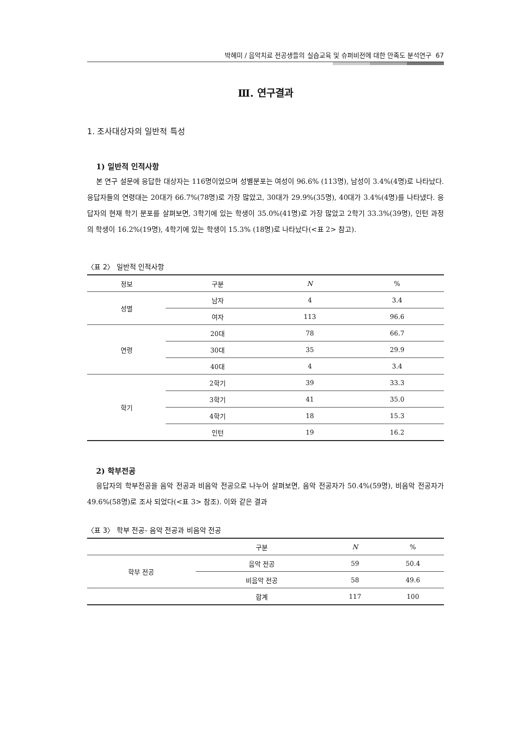박혜미 / 음악치료 전공생들의 실습교육 및 슈퍼비전에 대한 만족도 분석연구 67
Ⅲ. 연구결과
1. 조사대상자의 일반적 특성
1) 일반적 인적사항
본 연구 설문에 응답한 대상자는 116명이었으며 성별분포는 여성이 96.6% (113명), 남성이 3.4%(4명)로 나타났다. 응답자들의 연령대는 20대가 66.7%(78명)로 가장 많았고, 30대가 29.9%(35명), 40대가 3.4%(4명)를 나타냈다. 응답자의 현재 학기 분포를 살펴보면, 3학기에 있는 학생이 35.0%(41명)로 가장 많았고 2학기 33.3%(39명), 인턴 과정의 학생이 16.2%(19명), 4학기에 있는 학생이 15.3% (18명)로 나타났다(<표 2> 참고).
〈표 2〉 일반적 인적사항
| 정보 | 구분 | N | % |
| --- | --- | --- | --- |
| 성별 | 남자 | 4 | 3.4 |
| | 여자 | 113 | 96.6 |
| 연령 | 20대 | 78 | 66.7 |
| | 30대 | 35 | 29.9 |
| | 40대 | 4 | 3.4 |
| 학기 | 2학기 | 39 | 33.3 |
| | 3학기 | 41 | 35.0 |
| | 4학기 | 18 | 15.3 |
| | 인턴 | 19 | 16.2 |
2) 학부전공
응답자의 학부전공을 음악 전공과 비음악 전공으로 나누어 살펴보면, 음악 전공자가 50.4%(59명), 비음악 전공자가 49.6%(58명)로 조사 되었다(<표 3> 참조). 이와 같은 결과
〈표 3〉 학부 전공- 음악 전공과 비음악 전공
| | 구분 | N | % |
| --- | --- | --- | --- |
| 학부 전공 | 음악 전공 | 59 | 50.4 |
| | 비음악 전공 | 58 | 49.6 |
| | 합계 | 117 | 100 |